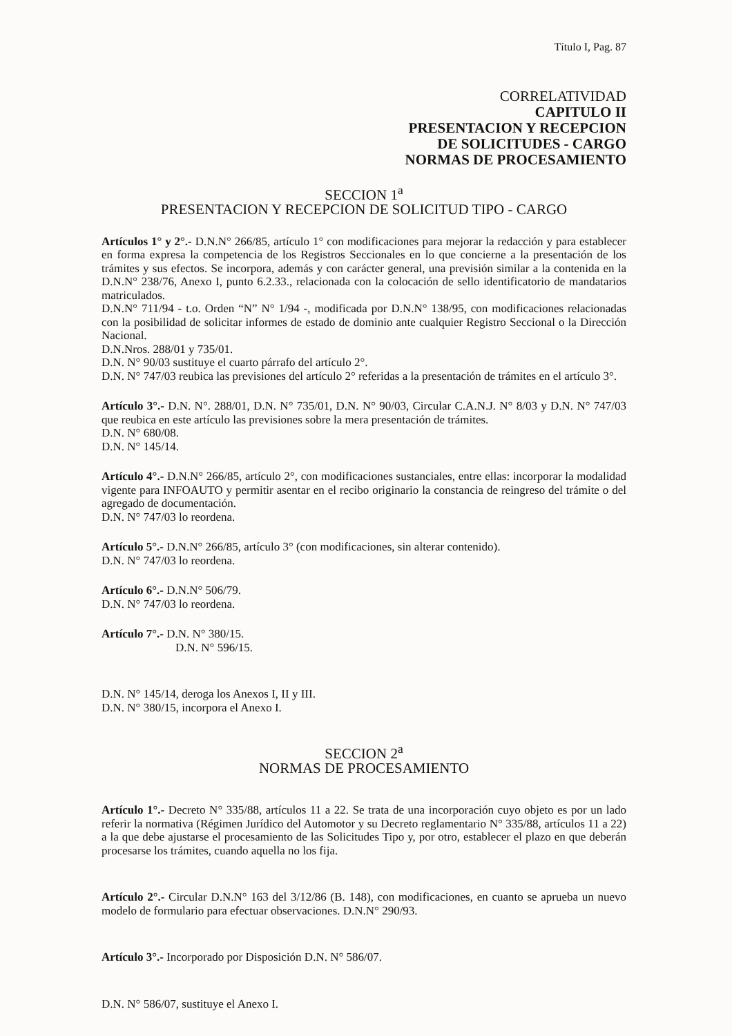Título I, Pag. 87
CORRELATIVIDAD
CAPITULO II
PRESENTACION Y RECEPCION
DE SOLICITUDES - CARGO
NORMAS DE PROCESAMIENTO
SECCION 1<sup>a</sup>
PRESENTACION Y RECEPCION DE SOLICITUD TIPO - CARGO
Artículos 1° y 2°.- D.N.N° 266/85, artículo 1° con modificaciones para mejorar la redacción y para establecer en forma expresa la competencia de los Registros Seccionales en lo que concierne a la presentación de los trámites y sus efectos. Se incorpora, además y con carácter general, una previsión similar a la contenida en la D.N.N° 238/76, Anexo I, punto 6.2.33., relacionada con la colocación de sello identificatorio de mandatarios matriculados.
D.N.N° 711/94 - t.o. Orden “N” N° 1/94 -, modificada por D.N.N° 138/95, con modificaciones relacionadas con la posibilidad de solicitar informes de estado de dominio ante cualquier Registro Seccional o la Dirección Nacional.
D.N.Nros. 288/01 y 735/01.
D.N. N° 90/03 sustituye el cuarto párrafo del artículo 2°.
D.N. N° 747/03 reubica las previsiones del artículo 2° referidas a la presentación de trámites en el artículo 3°.
Artículo 3°.- D.N. N°. 288/01, D.N. N° 735/01, D.N. N° 90/03, Circular C.A.N.J. N° 8/03 y D.N. N° 747/03 que reubica en este artículo las previsiones sobre la mera presentación de trámites.
D.N. N° 680/08.
D.N. N° 145/14.
Artículo 4°.- D.N.N° 266/85, artículo 2°, con modificaciones sustanciales, entre ellas: incorporar la modalidad vigente para INFOAUTO y permitir asentar en el recibo originario la constancia de reingreso del trámite o del agregado de documentación.
D.N. N° 747/03 lo reordena.
Artículo 5°.- D.N.N° 266/85, artículo 3° (con modificaciones, sin alterar contenido).
D.N. N° 747/03 lo reordena.
Artículo 6°.- D.N.N° 506/79.
D.N. N° 747/03 lo reordena.
Artículo 7°.- D.N. N° 380/15.
D.N. N° 596/15.
D.N. N° 145/14, deroga los Anexos I, II y III.
D.N. N° 380/15, incorpora el Anexo I.
SECCION 2<sup>a</sup>
NORMAS DE PROCESAMIENTO
Artículo 1°.- Decreto N° 335/88, artículos 11 a 22. Se trata de una incorporación cuyo objeto es por un lado referir la normativa (Régimen Jurídico del Automotor y su Decreto reglamentario N° 335/88, artículos 11 a 22) a la que debe ajustarse el procesamiento de las Solicitudes Tipo y, por otro, establecer el plazo en que deberán procesarse los trámites, cuando aquella no los fija.
Artículo 2°.- Circular D.N.N° 163 del 3/12/86 (B. 148), con modificaciones, en cuanto se aprueba un nuevo modelo de formulario para efectuar observaciones. D.N.N° 290/93.
Artículo 3°.- Incorporado por Disposición D.N. N° 586/07.
D.N. N° 586/07, sustituye el Anexo I.